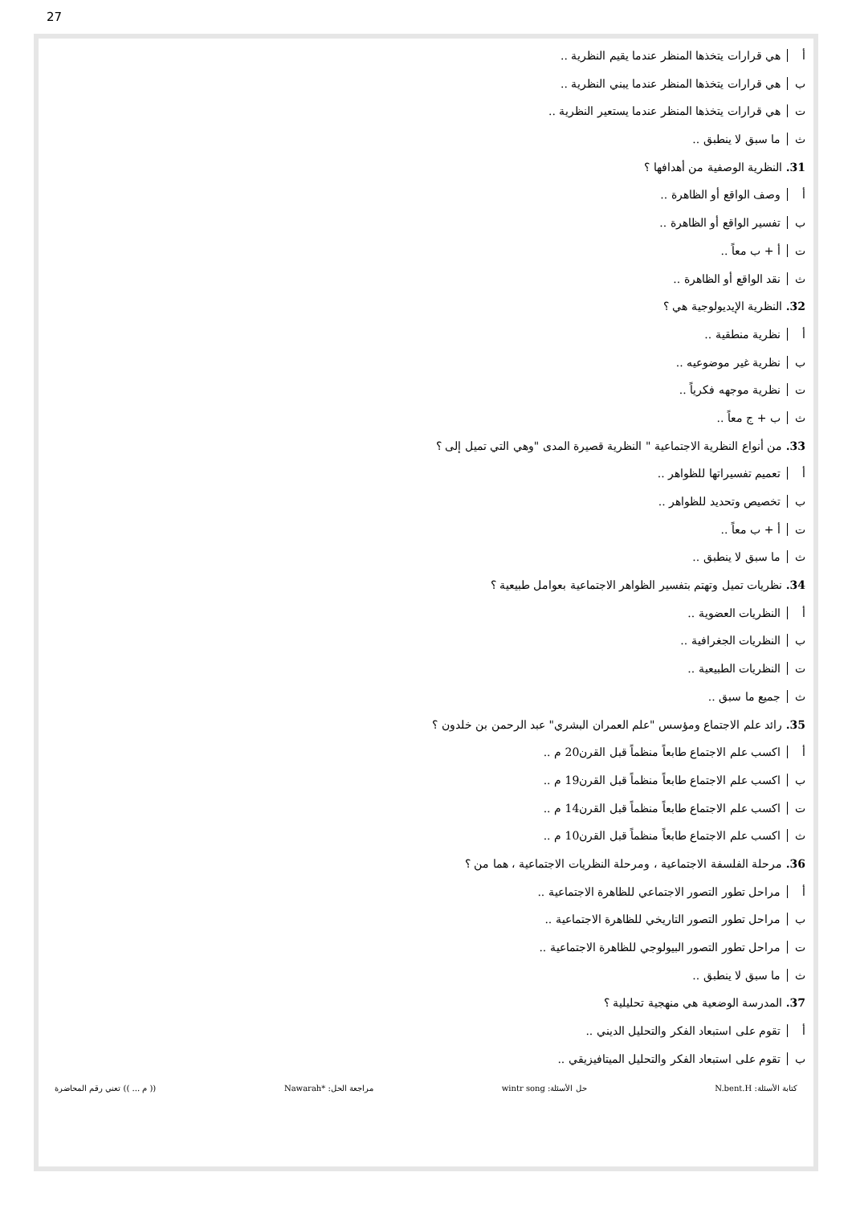27
أ هي قرارات يتخذها المنظر عندما يقيم النظرية ..
ب هي قرارات يتخذها المنظر عندما يبني النظرية ..
ت هي قرارات يتخذها المنظر عندما يستعير النظرية ..
ث ما سبق لا ينطبق ..
31. النظرية الوصفية من أهدافها ؟
أ وصف الواقع أو الظاهرة ..
ب تفسير الواقع أو الظاهرة ..
ت أ + ب معاً ..
ث نقد الواقع أو الظاهرة ..
32. النظرية الإيديولوجية هي ؟
أ نظرية منطقية ..
ب نظرية غير موضوعيه ..
ت نظرية موجهه فكرياً ..
ث ب + ج معاً ..
33. من أنواع النظرية الاجتماعية " النظرية قصيرة المدى "وهي التي تميل إلى ؟
أ تعميم تفسيراتها للظواهر ..
ب تخصيص وتحديد للظواهر ..
ت أ + ب معاً ..
ث ما سبق لا ينطبق ..
34. نظريات تميل وتهتم بتفسير الظواهر الاجتماعية بعوامل طبيعية ؟
أ النظريات العضوية ..
ب النظريات الجغرافية ..
ت النظريات الطبيعية ..
ث جميع ما سبق ..
35. رائد علم الاجتماع ومؤسس "علم العمران البشري" عبد الرحمن بن خلدون ؟
أ اكسب علم الاجتماع طابعاً منظماً قبل القرن20 م ..
ب اكسب علم الاجتماع طابعاً منظماً قبل القرن19 م ..
ت اكسب علم الاجتماع طابعاً منظماً قبل القرن14 م ..
ث اكسب علم الاجتماع طابعاً منظماً قبل القرن10 م ..
36. مرحلة الفلسفة الاجتماعية ، ومرحلة النظريات الاجتماعية ، هما من ؟
أ مراحل تطور التصور الاجتماعي للظاهرة الاجتماعية ..
ب مراحل تطور التصور التاريخي للظاهرة الاجتماعية ..
ت مراحل تطور التصور البيولوجي للظاهرة الاجتماعية ..
ث ما سبق لا ينطبق ..
37. المدرسة الوضعية هي منهجية تحليلية ؟
أ تقوم على استبعاد الفكر والتحليل الديني ..
ب تقوم على استبعاد الفكر والتحليل الميتافيزيقي ..
كتابة الأسئلة: N.bent.H حل الأسئلة: wintr song مراجعة الحل: *Nawarah (( م ... )) تعني رقم المحاضرة